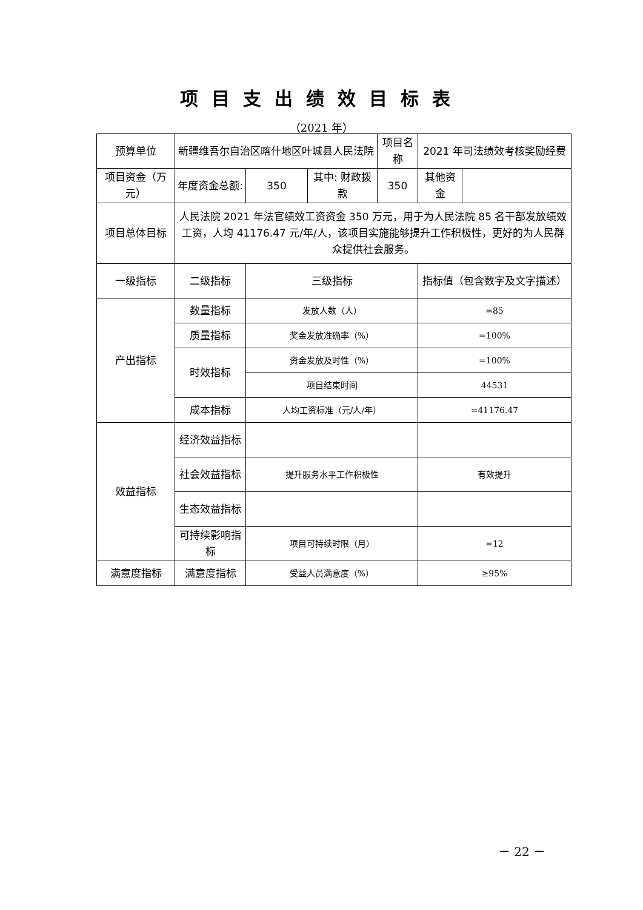项目支出绩效目标表
（2021 年）
| 预算单位 | 新疆维吾尔自治区喀什地区叶城县人民法院 | | | 项目名称 | 2021 年司法绩效考核奖励经费 | |
| 项目资金（万元） | 年度资金总额: | 350 | 其中: 财政拨款 | 350 | 其他资金 | |
| 项目总体目标 | 人民法院 2021 年法官绩效工资资金 350 万元，用于为人民法院 85 名干部发放绩效工资，人均 41176.47 元/年/人，该项目实施能够提升工作积极性，更好的为人民群众提供社会服务。 | | | | | |
| 一级指标 | 二级指标 | 三级指标 | | | 指标值（包含数字及文字描述） | |
| 产出指标 | 数量指标 | 发放人数（人） | | | =85 | |
| | 质量指标 | 奖金发放准确率（%） | | | =100% | |
| | 时效指标 | 资金发放及时性（%） | | | =100% | |
| | | 项目结束时间 | | | 44531 | |
| | 成本指标 | 人均工资标准（元/人/年） | | | =41176.47 | |
| 效益指标 | 经济效益指标 | | | | | |
| | 社会效益指标 | 提升服务水平工作积极性 | | | 有效提升 | |
| | 生态效益指标 | | | | | |
| | 可持续影响指标 | 项目可持续时限（月） | | | =12 | |
| 满意度指标 | 满意度指标 | 受益人员满意度（%） | | | ≥95% | |
－ 22 －